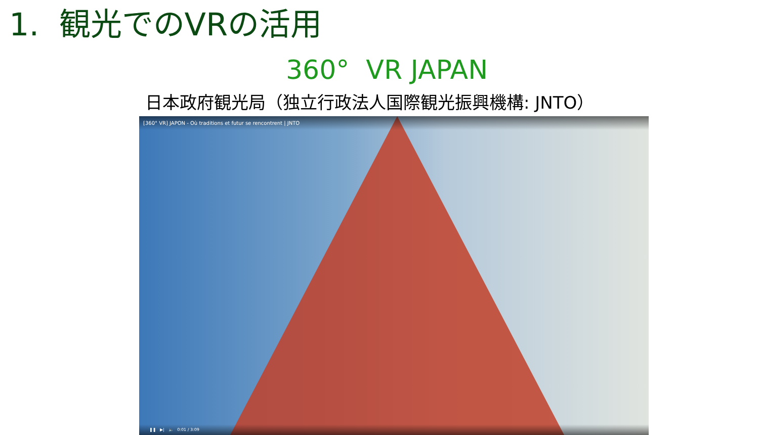1. 観光でのVRの活用
360° VR JAPAN
日本政府観光局（独立行政法人国際観光振興機構: JNTO）
[360° VR] JAPON - Où traditions et futur se rencontrent | JNTO
❚❚ ▶| 🔈 0:01 / 3:09